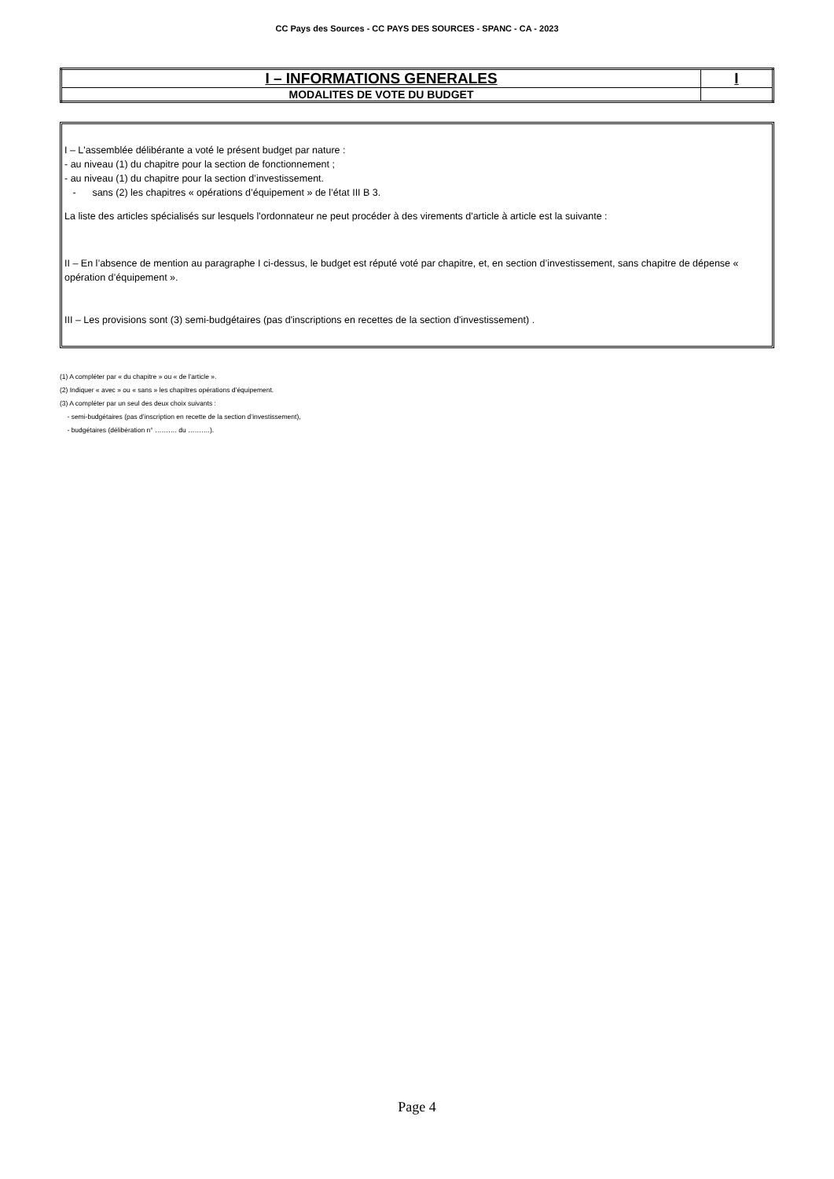CC Pays des Sources - CC PAYS DES SOURCES - SPANC - CA - 2023
| I – INFORMATIONS GENERALES | I |
| MODALITES DE VOTE DU BUDGET | |
I – L'assemblée délibérante a voté le présent budget par nature :
- au niveau (1) du chapitre pour la section de fonctionnement ;
- au niveau (1) du chapitre pour la section d’investissement.
- sans (2) les chapitres « opérations d’équipement » de l’état III B 3.
La liste des articles spécialisés sur lesquels l'ordonnateur ne peut procéder à des virements d'article à article est la suivante :
II – En l’absence de mention au paragraphe I ci-dessus, le budget est réputé voté par chapitre, et, en section d’investissement, sans chapitre de dépense « opération d’équipement ».
III – Les provisions sont (3) semi-budgétaires (pas d'inscriptions en recettes de la section d'investissement) .
(1) A compléter par « du chapitre » ou « de l’article ».
(2) Indiquer « avec » ou « sans » les chapitres opérations d’équipement.
(3) A compléter par un seul des deux choix suivants :
- semi-budgétaires (pas d’inscription en recette de la section d’investissement),
- budgétaires (délibération n° ………. du ……….).
Page 4